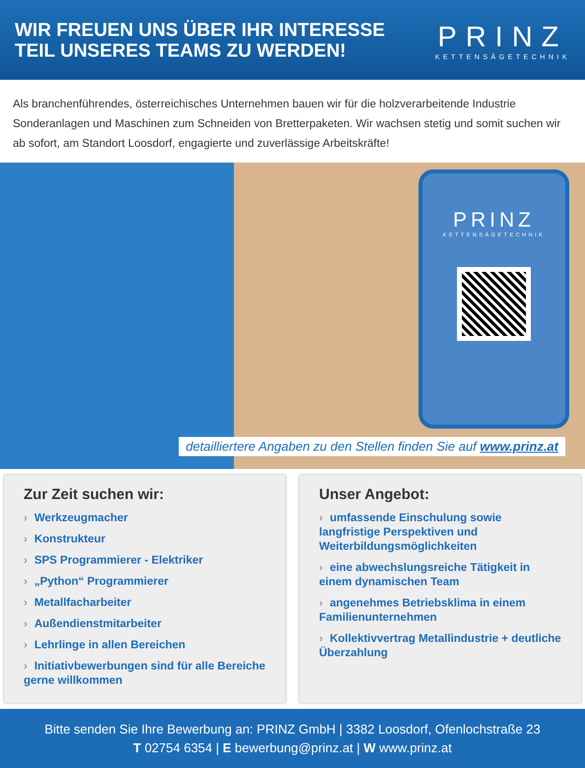WIR FREUEN UNS ÜBER IHR INTERESSE
TEIL UNSERES TEAMS ZU WERDEN!
PRINZ
KETTENSÄGETECHNIK
Als branchenführendes, österreichisches Unternehmen bauen wir für die holzverarbeitende Industrie Sonderanlagen und Maschinen zum Schneiden von Bretterpaketen. Wir wachsen stetig und somit suchen wir ab sofort, am Standort Loosdorf, engagierte und zuverlässige Arbeitskräfte!
PRINZ
KETTENSÄGETECHNIK
detailliertere Angaben zu den Stellen finden Sie auf www.prinz.at
Zur Zeit suchen wir:
› Werkzeugmacher
› Konstrukteur
› SPS Programmierer - Elektriker
› „Python“ Programmierer
› Metallfacharbeiter
› Außendienstmitarbeiter
› Lehrlinge in allen Bereichen
› Initiativbewerbungen sind für alle Bereiche gerne willkommen
Unser Angebot:
› umfassende Einschulung sowie langfristige Perspektiven und Weiterbildungsmöglichkeiten
› eine abwechslungsreiche Tätigkeit in einem dynamischen Team
› angenehmes Betriebsklima in einem Familienunternehmen
› Kollektivvertrag Metallindustrie + deutliche Überzahlung
Bitte senden Sie Ihre Bewerbung an: PRINZ GmbH | 3382 Loosdorf, Ofenlochstraße 23
T 02754 6354 | E bewerbung@prinz.at | W www.prinz.at